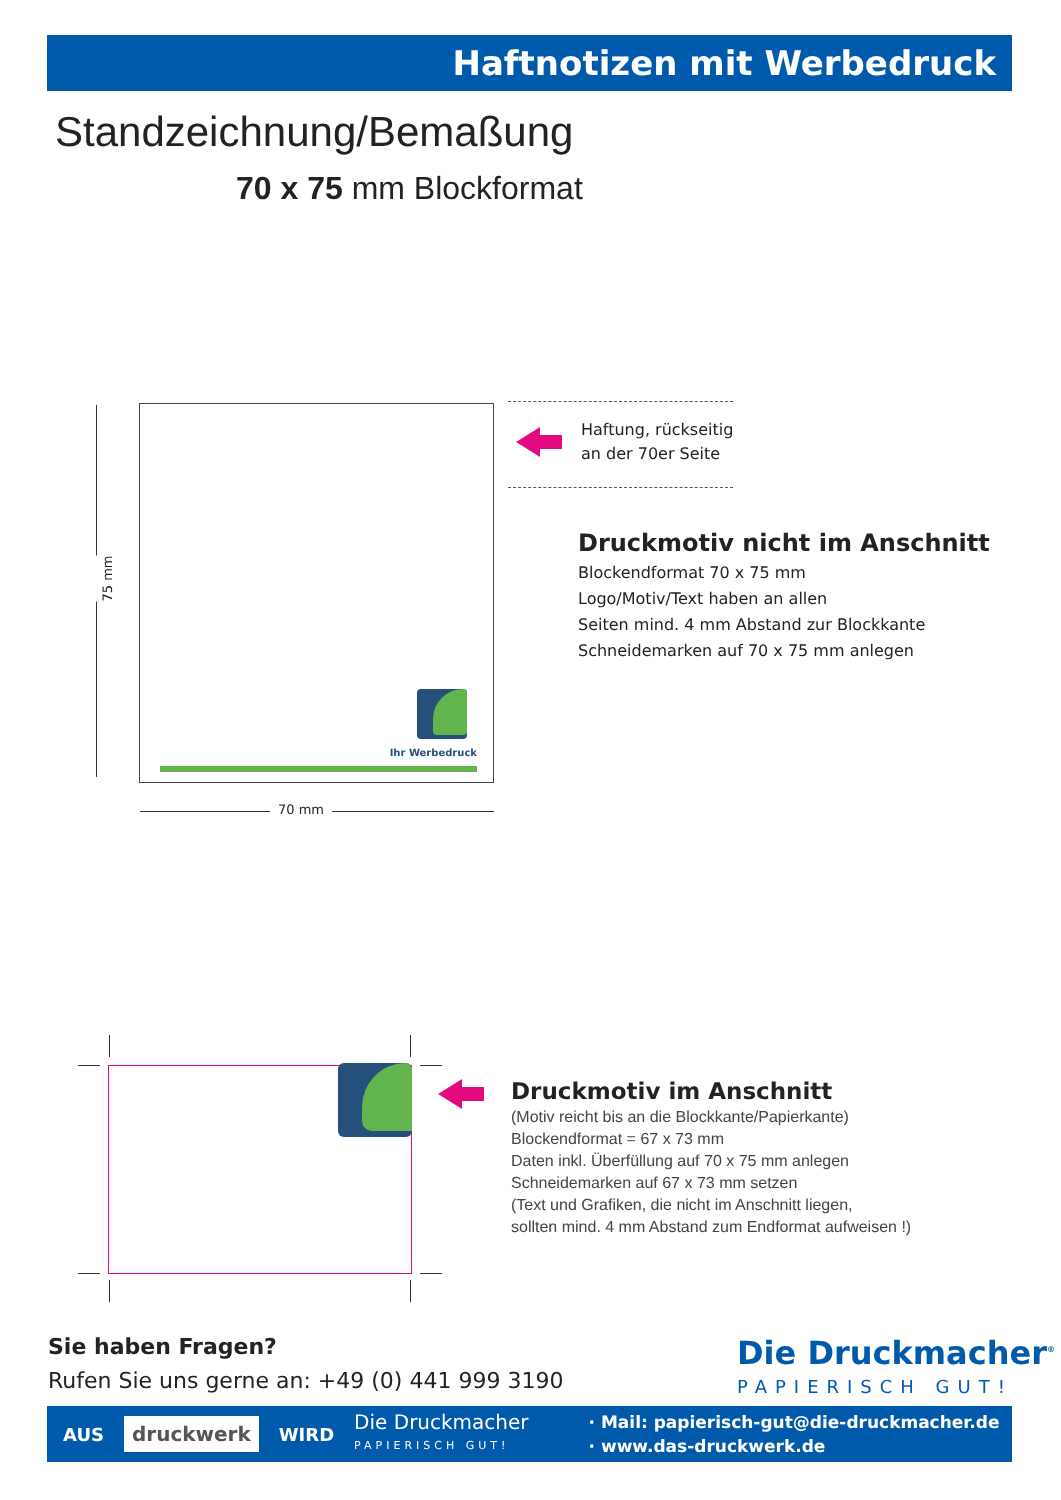Haftnotizen mit Werbedruck
Standzeichnung/Bemaßung
70 x 75 mm Blockformat
75 mm
Ihr Werbedruck
70 mm
Haftung, rückseitig
an der 70er Seite
Druckmotiv nicht im Anschnitt
Blockendformat 70 x 75 mm
Logo/Motiv/Text haben an allen
Seiten mind. 4 mm Abstand zur Blockkante
Schneidemarken auf 70 x 75 mm anlegen
Druckmotiv im Anschnitt
(Motiv reicht bis an die Blockkante/Papierkante)
Blockendformat = 67 x 73 mm
Daten inkl. Überfüllung auf 70 x 75 mm anlegen
Schneidemarken auf 67 x 73 mm setzen
(Text und Grafiken, die nicht im Anschnitt liegen,
sollten mind. 4 mm Abstand zum Endformat aufweisen !)
Sie haben Fragen?
Rufen Sie uns gerne an: +49 (0) 441 999 3190
Die Druckmacher<sup>®</sup>
PAPIERISCH GUT!
AUS druckwerk WIRD Die Druckmacher
PAPIERISCH GUT! · Mail: papierisch-gut@die-druckmacher.de
· www.das-druckwerk.de